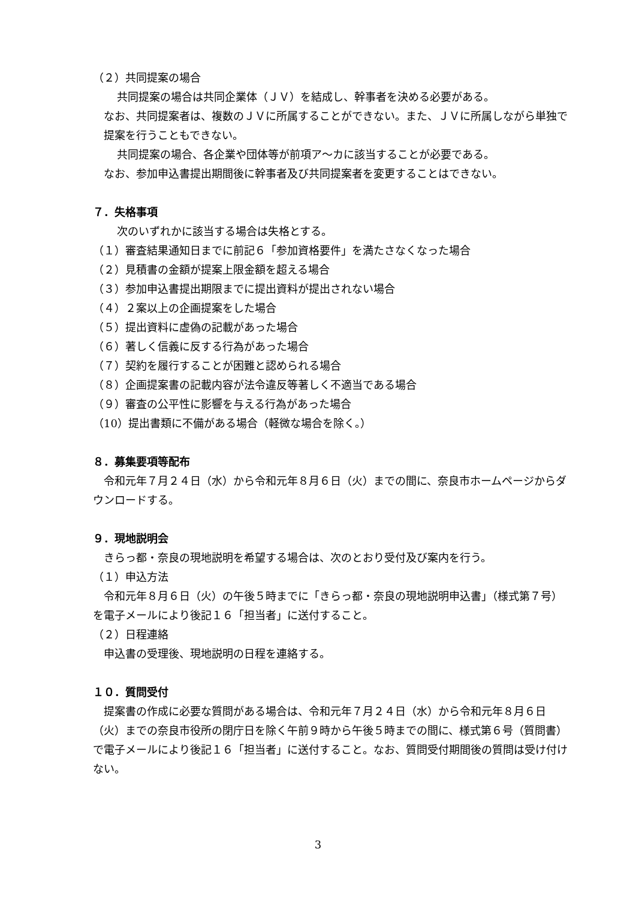（２）共同提案の場合
共同提案の場合は共同企業体（ＪＶ）を結成し、幹事者を決める必要がある。
なお、共同提案者は、複数のＪＶに所属することができない。また、ＪＶに所属しながら単独で提案を行うこともできない。
共同提案の場合、各企業や団体等が前項ア～カに該当することが必要である。
なお、参加申込書提出期間後に幹事者及び共同提案者を変更することはできない。
７．失格事項
次のいずれかに該当する場合は失格とする。
（１）審査結果通知日までに前記６「参加資格要件」を満たさなくなった場合
（２）見積書の金額が提案上限金額を超える場合
（３）参加申込書提出期限までに提出資料が提出されない場合
（４）２案以上の企画提案をした場合
（５）提出資料に虚偽の記載があった場合
（６）著しく信義に反する行為があった場合
（７）契約を履行することが困難と認められる場合
（８）企画提案書の記載内容が法令違反等著しく不適当である場合
（９）審査の公平性に影響を与える行為があった場合
（10）提出書類に不備がある場合（軽微な場合を除く。）
８．募集要項等配布
　令和元年７月２４日（水）から令和元年８月６日（火）までの間に、奈良市ホームページからダウンロードする。
９．現地説明会
　きらっ都・奈良の現地説明を希望する場合は、次のとおり受付及び案内を行う。
（１）申込方法
　令和元年８月６日（火）の午後５時までに「きらっ都・奈良の現地説明申込書」（様式第７号）を電子メールにより後記１６「担当者」に送付すること。
（２）日程連絡
　申込書の受理後、現地説明の日程を連絡する。
１０．質問受付
　提案書の作成に必要な質問がある場合は、令和元年７月２４日（水）から令和元年８月６日（火）までの奈良市役所の閉庁日を除く午前９時から午後５時までの間に、様式第６号（質問書）で電子メールにより後記１６「担当者」に送付すること。なお、質問受付期間後の質問は受け付けない。
3